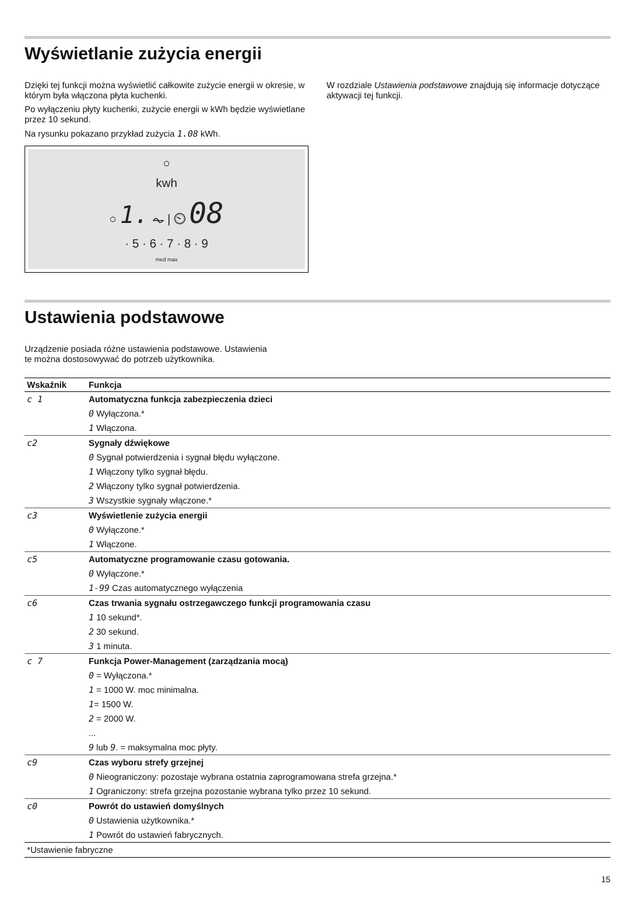Wyświetlanie zużycia energii
Dzięki tej funkcji można wyświetlić całkowite zużycie energii w okresie, w którym była włączona płyta kuchenki.
Po wyłączeniu płyty kuchenki, zużycie energii w kWh będzie wyświetlane przez 10 sekund.
Na rysunku pokazano przykład zużycia 1.08 kWh.
○
kwh
○ 1. ⏦ | ⏲ 08
· 5 · 6 · 7 · 8 · 9
med max
W rozdziale Ustawienia podstawowe znajdują się informacje dotyczące aktywacji tej funkcji.
Ustawienia podstawowe
Urządzenie posiada różne ustawienia podstawowe. Ustawienia
te można dostosowywać do potrzeb użytkownika.
| Wskaźnik | Funkcja |
| --- | --- |
| c 1 | Automatyczna funkcja zabezpieczenia dzieci |
| | 0 Wyłączona.* |
| | 1 Włączona. |
| c2 | Sygnały dźwiękowe |
| | 0 Sygnał potwierdzenia i sygnał błędu wyłączone. |
| | 1 Włączony tylko sygnał błędu. |
| | 2 Włączony tylko sygnał potwierdzenia. |
| | 3 Wszystkie sygnały włączone.* |
| c3 | Wyświetlenie zużycia energii |
| | 0 Wyłączone.* |
| | 1 Włączone. |
| c5 | Automatyczne programowanie czasu gotowania. |
| | 0 Wyłączone.* |
| | 1-99 Czas automatycznego wyłączenia |
| c6 | Czas trwania sygnału ostrzegawczego funkcji programowania czasu |
| | 1 10 sekund*. |
| | 2 30 sekund. |
| | 3 1 minuta. |
| c 7 | Funkcja Power-Management (zarządzania mocą) |
| | 0 = Wyłączona.* |
| | 1 = 1000 W. moc minimalna. |
| | 1 = 1500 W. |
| | 2 = 2000 W. |
| | ... |
| | 9 lub 9 . = maksymalna moc płyty. |
| c9 | Czas wyboru strefy grzejnej |
| | 0 Nieograniczony: pozostaje wybrana ostatnia zaprogramowana strefa grzejna.* |
| | 1 Ograniczony: strefa grzejna pozostanie wybrana tylko przez 10 sekund. |
| c0 | Powrót do ustawień domyślnych |
| | 0 Ustawienia użytkownika.* |
| | 1 Powrót do ustawień fabrycznych. |
| *Ustawienie fabryczne | |
15